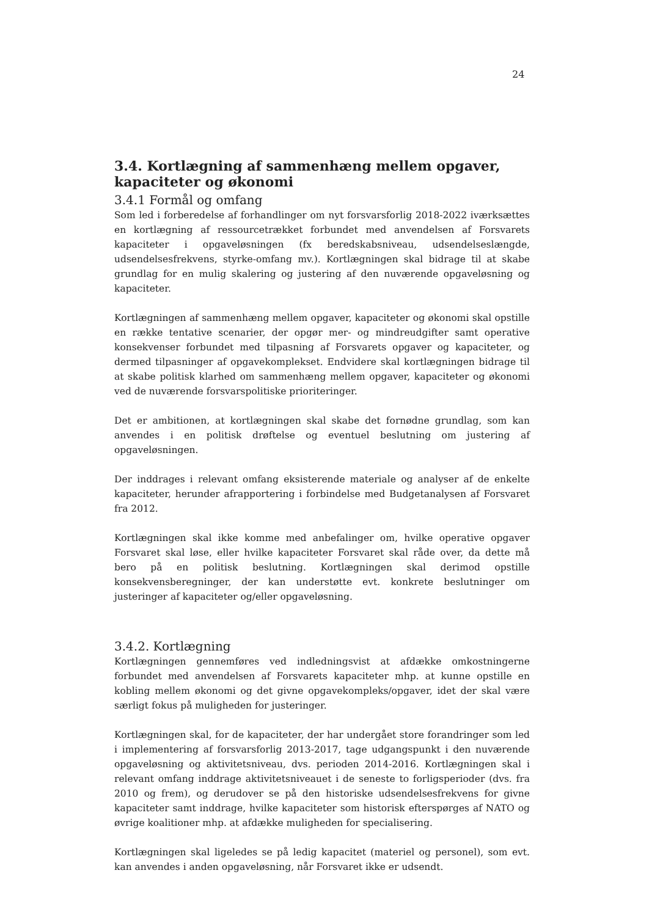24
3.4. Kortlægning af sammenhæng mellem opgaver, kapaciteter og økonomi
3.4.1 Formål og omfang
Som led i forberedelse af forhandlinger om nyt forsvarsforlig 2018-2022 iværksættes en kortlægning af ressourcetrækket forbundet med anvendelsen af Forsvarets kapaciteter i opgaveløsningen (fx beredskabsniveau, udsendelseslængde, udsendelsesfrekvens, styrke-omfang mv.). Kortlægningen skal bidrage til at skabe grundlag for en mulig skalering og justering af den nuværende opgaveløsning og kapaciteter.
Kortlægningen af sammenhæng mellem opgaver, kapaciteter og økonomi skal opstille en række tentative scenarier, der opgør mer- og mindreudgifter samt operative konsekvenser forbundet med tilpasning af Forsvarets opgaver og kapaciteter, og dermed tilpasninger af opgavekomplekset. Endvidere skal kortlægningen bidrage til at skabe politisk klarhed om sammenhæng mellem opgaver, kapaciteter og økonomi ved de nuværende forsvarspolitiske prioriteringer.
Det er ambitionen, at kortlægningen skal skabe det fornødne grundlag, som kan anvendes i en politisk drøftelse og eventuel beslutning om justering af opgaveløsningen.
Der inddrages i relevant omfang eksisterende materiale og analyser af de enkelte kapaciteter, herunder afrapportering i forbindelse med Budgetanalysen af Forsvaret fra 2012.
Kortlægningen skal ikke komme med anbefalinger om, hvilke operative opgaver Forsvaret skal løse, eller hvilke kapaciteter Forsvaret skal råde over, da dette må bero på en politisk beslutning. Kortlægningen skal derimod opstille konsekvensberegninger, der kan understøtte evt. konkrete beslutninger om justeringer af kapaciteter og/eller opgaveløsning.
3.4.2. Kortlægning
Kortlægningen gennemføres ved indledningsvist at afdække omkostningerne forbundet med anvendelsen af Forsvarets kapaciteter mhp. at kunne opstille en kobling mellem økonomi og det givne opgavekompleks/opgaver, idet der skal være særligt fokus på muligheden for justeringer.
Kortlægningen skal, for de kapaciteter, der har undergået store forandringer som led i implementering af forsvarsforlig 2013-2017, tage udgangspunkt i den nuværende opgaveløsning og aktivitetsniveau, dvs. perioden 2014-2016. Kortlægningen skal i relevant omfang inddrage aktivitetsniveauet i de seneste to forligsperioder (dvs. fra 2010 og frem), og derudover se på den historiske udsendelsesfrekvens for givne kapaciteter samt inddrage, hvilke kapaciteter som historisk efterspørges af NATO og øvrige koalitioner mhp. at afdække muligheden for specialisering.
Kortlægningen skal ligeledes se på ledig kapacitet (materiel og personel), som evt. kan anvendes i anden opgaveløsning, når Forsvaret ikke er udsendt.